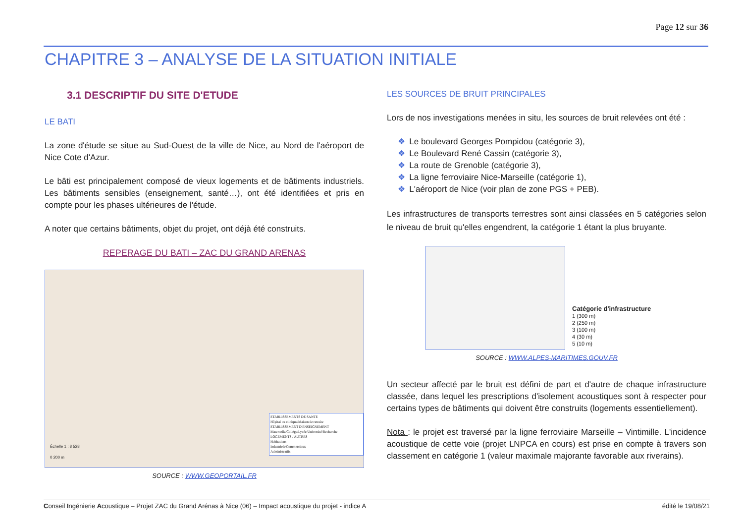Page 12 sur 36
CHAPITRE 3 – ANALYSE DE LA SITUATION INITIALE
3.1 DESCRIPTIF DU SITE D'ETUDE
LE BATI
La zone d'étude se situe au Sud-Ouest de la ville de Nice, au Nord de l'aéroport de Nice Cote d'Azur.
Le bâti est principalement composé de vieux logements et de bâtiments industriels. Les bâtiments sensibles (enseignement, santé…), ont été identifiées et pris en compte pour les phases ultérieures de l'étude.
A noter que certains bâtiments, objet du projet, ont déjà été construits.
REPERAGE DU BATI – ZAC DU GRAND ARENAS
ETABLISSEMENTS DE SANTE
Hôpital ou clinique/Maison de retraite
ETABLISSEMENT D'ENSEIGNEMENT
Maternelle/Collège/Lycée/Université/Recherche
LOGEMENTS / AUTRES
Habitations
Industriels/Commerciaux
Administratifs
Échelle 1 : 8 528
0 200 m
SOURCE : WWW.GEOPORTAIL.FR
LES SOURCES DE BRUIT PRINCIPALES
Lors de nos investigations menées in situ, les sources de bruit relevées ont été :
❖ Le boulevard Georges Pompidou (catégorie 3),
❖ Le Boulevard René Cassin (catégorie 3),
❖ La route de Grenoble (catégorie 3),
❖ La ligne ferroviaire Nice-Marseille (catégorie 1),
❖ L'aéroport de Nice (voir plan de zone PGS + PEB).
Les infrastructures de transports terrestres sont ainsi classées en 5 catégories selon le niveau de bruit qu'elles engendrent, la catégorie 1 étant la plus bruyante.
Catégorie d'infrastructure
1 (300 m)
2 (250 m)
3 (100 m)
4 (30 m)
5 (10 m)
SOURCE : WWW.ALPES-MARITIMES.GOUV.FR
Un secteur affecté par le bruit est défini de part et d'autre de chaque infrastructure classée, dans lequel les prescriptions d'isolement acoustiques sont à respecter pour certains types de bâtiments qui doivent être construits (logements essentiellement).
Nota : le projet est traversé par la ligne ferroviaire Marseille – Vintimille. L'incidence acoustique de cette voie (projet LNPCA en cours) est prise en compte à travers son classement en catégorie 1 (valeur maximale majorante favorable aux riverains).
Conseil Ingénierie Acoustique – Projet ZAC du Grand Arénas à Nice (06) – Impact acoustique du projet - indice A édité le 19/08/21